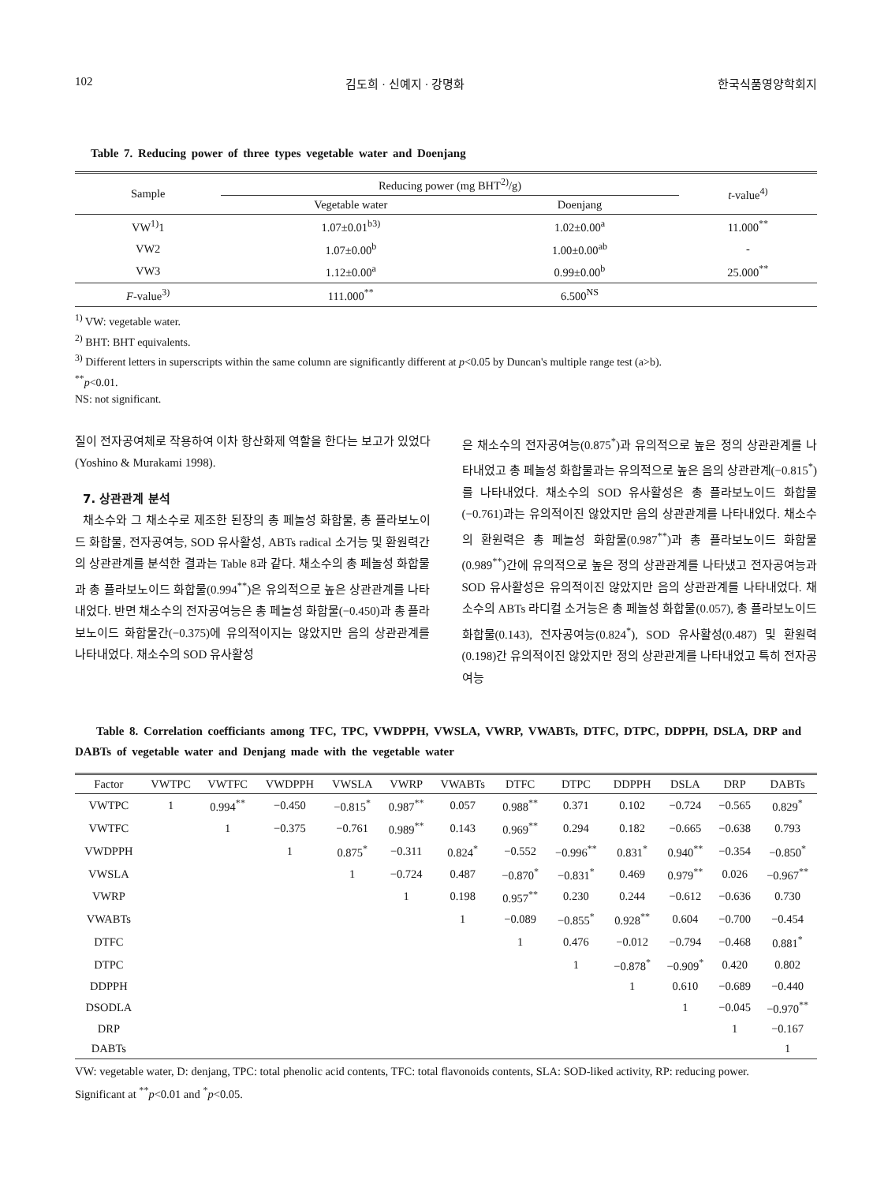102 김도희 · 신예지 · 강명화 한국식품영양학회지
Table 7. Reducing power of three types vegetable water and Doenjang
| Sample | Reducing power (mg BHT<sup>2)</sup>/g) | | t -value<sup>4)</sup> |
| --- | --- | --- | --- |
| | Vegetable water | Doenjang | |
| VW<sup>1)</sup>1 | 1.07±0.01<sup>b3)</sup> | 1.02±0.00<sup>a</sup> | 11.000<sup>**</sup> |
| VW2 | 1.07±0.00<sup>b</sup> | 1.00±0.00<sup>ab</sup> | - |
| VW3 | 1.12±0.00<sup>a</sup> | 0.99±0.00<sup>b</sup> | 25.000<sup>**</sup> |
| F -value<sup>3)</sup> | 111.000<sup>**</sup> | 6.500<sup>NS</sup> | |
<sup>1)</sup> VW: vegetable water.
<sup>2)</sup> BHT: BHT equivalents.
<sup>3)</sup> Different letters in superscripts within the same column are significantly different at p<0.05 by Duncan's multiple range test (a>b).
<sup>**</sup> p<0.01.
NS: not significant.
질이 전자공여체로 작용하여 이차 항산화제 역할을 한다는 보고가 있었다(Yoshino & Murakami 1998).
7. 상관관계 분석
채소수와 그 채소수로 제조한 된장의 총 페놀성 화합물, 총 플라보노이드 화합물, 전자공여능, SOD 유사활성, ABTs radical 소거능 및 환원력간의 상관관계를 분석한 결과는 Table 8과 같다. 채소수의 총 페놀성 화합물과 총 플라보노이드 화합물(0.994<sup>**</sup>)은 유의적으로 높은 상관관계를 나타내었다. 반면 채소수의 전자공여능은 총 페놀성 화합물(−0.450)과 총 플라보노이드 화합물간(−0.375)에 유의적이지는 않았지만 음의 상관관계를 나타내었다. 채소수의 SOD 유사활성
은 채소수의 전자공여능(0.875<sup>*</sup>)과 유의적으로 높은 정의 상관관계를 나타내었고 총 페놀성 화합물과는 유의적으로 높은 음의 상관관계(−0.815<sup>*</sup>)를 나타내었다. 채소수의 SOD 유사활성은 총 플라보노이드 화합물(−0.761)과는 유의적이진 않았지만 음의 상관관계를 나타내었다. 채소수의 환원력은 총 페놀성 화합물(0.987<sup>**</sup>)과 총 플라보노이드 화합물(0.989<sup>**</sup>)간에 유의적으로 높은 정의 상관관계를 나타냈고 전자공여능과 SOD 유사활성은 유의적이진 않았지만 음의 상관관계를 나타내었다. 채소수의 ABTs 라디컬 소거능은 총 페놀성 화합물(0.057), 총 플라보노이드 화합물(0.143), 전자공여능(0.824<sup>*</sup>), SOD 유사활성(0.487) 및 환원력(0.198)간 유의적이진 않았지만 정의 상관관계를 나타내었고 특히 전자공여능
Table 8. Correlation coefficiants among TFC, TPC, VWDPPH, VWSLA, VWRP, VWABTs, DTFC, DTPC, DDPPH, DSLA, DRP and DABTs of vegetable water and Denjang made with the vegetable water
| Factor | VWTPC | VWTFC | VWDPPH | VWSLA | VWRP | VWABTs | DTFC | DTPC | DDPPH | DSLA | DRP | DABTs |
| --- | --- | --- | --- | --- | --- | --- | --- | --- | --- | --- | --- | --- |
| VWTPC | 1 | 0.994<sup>**</sup> | −0.450 | −0.815<sup>*</sup> | 0.987<sup>**</sup> | 0.057 | 0.988<sup>**</sup> | 0.371 | 0.102 | −0.724 | −0.565 | 0.829<sup>*</sup> |
| VWTFC | | 1 | −0.375 | −0.761 | 0.989<sup>**</sup> | 0.143 | 0.969<sup>**</sup> | 0.294 | 0.182 | −0.665 | −0.638 | 0.793 |
| VWDPPH | | | 1 | 0.875<sup>*</sup> | −0.311 | 0.824<sup>*</sup> | −0.552 | −0.996<sup>**</sup> | 0.831<sup>*</sup> | 0.940<sup>**</sup> | −0.354 | −0.850<sup>*</sup> |
| VWSLA | | | | 1 | −0.724 | 0.487 | −0.870<sup>*</sup> | −0.831<sup>*</sup> | 0.469 | 0.979<sup>**</sup> | 0.026 | −0.967<sup>**</sup> |
| VWRP | | | | | 1 | 0.198 | 0.957<sup>**</sup> | 0.230 | 0.244 | −0.612 | −0.636 | 0.730 |
| VWABTs | | | | | | 1 | −0.089 | −0.855<sup>*</sup> | 0.928<sup>**</sup> | 0.604 | −0.700 | −0.454 |
| DTFC | | | | | | | 1 | 0.476 | −0.012 | −0.794 | −0.468 | 0.881<sup>*</sup> |
| DTPC | | | | | | | | 1 | −0.878<sup>*</sup> | −0.909<sup>*</sup> | 0.420 | 0.802 |
| DDPPH | | | | | | | | | 1 | 0.610 | −0.689 | −0.440 |
| DSODLA | | | | | | | | | | 1 | −0.045 | −0.970<sup>**</sup> |
| DRP | | | | | | | | | | | 1 | −0.167 |
| DABTs | | | | | | | | | | | | 1 |
VW: vegetable water, D: denjang, TPC: total phenolic acid contents, TFC: total flavonoids contents, SLA: SOD-liked activity, RP: reducing power.
Significant at <sup>**</sup>p<0.01 and <sup>*</sup>p<0.05.